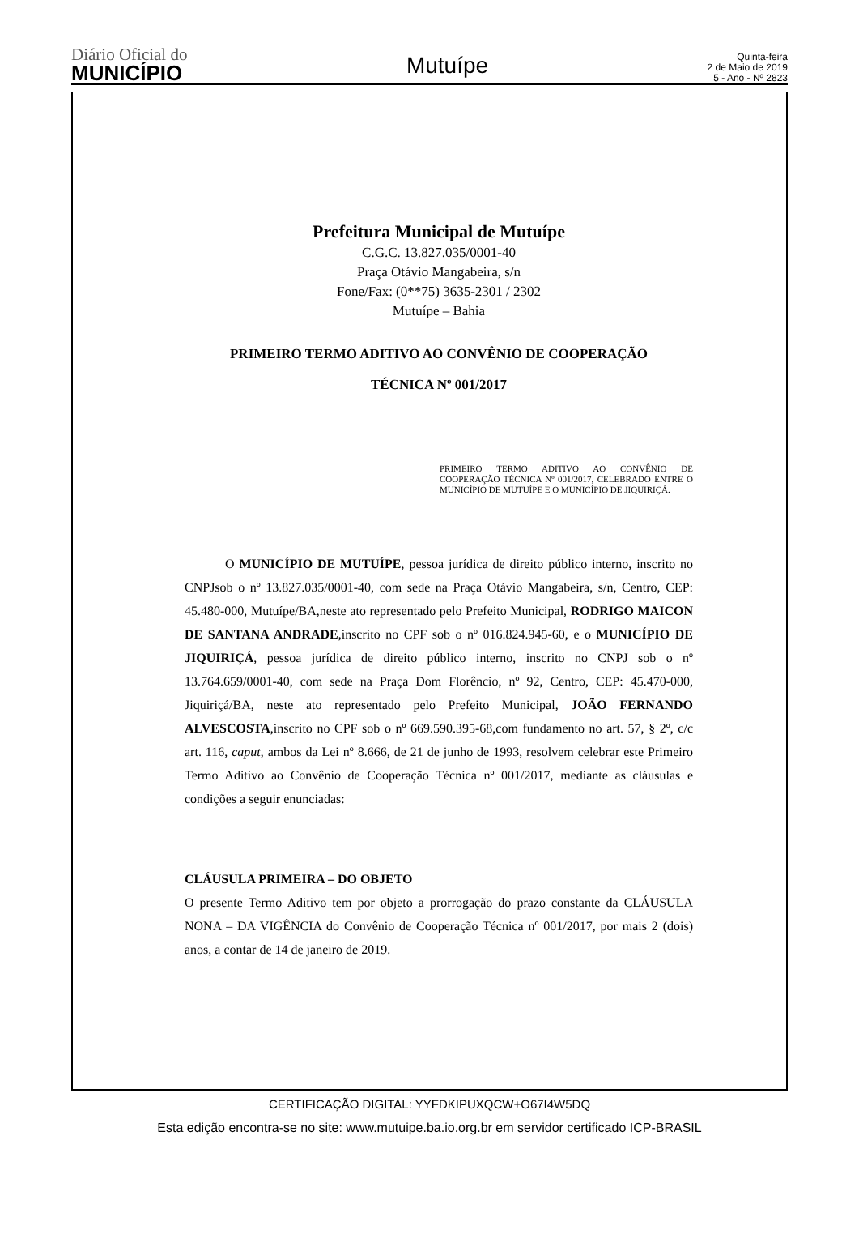Diário Oficial do
MUNICÍPIO
Mutuípe
Quinta-feira
2 de Maio de 2019
5 - Ano - Nº 2823
Prefeitura Municipal de Mutuípe
C.G.C. 13.827.035/0001-40
Praça Otávio Mangabeira, s/n
Fone/Fax: (0**75) 3635-2301 / 2302
Mutuípe – Bahia
PRIMEIRO TERMO ADITIVO AO CONVÊNIO DE COOPERAÇÃO
TÉCNICA Nº 001/2017
PRIMEIRO TERMO ADITIVO AO CONVÊNIO DE COOPERAÇÃO TÉCNICA Nº 001/2017, CELEBRADO ENTRE O MUNICÍPIO DE MUTUÍPE E O MUNICÍPIO DE JIQUIRIÇÁ.
O MUNICÍPIO DE MUTUÍPE, pessoa jurídica de direito público interno, inscrito no CNPJsob o nº 13.827.035/0001-40, com sede na Praça Otávio Mangabeira, s/n, Centro, CEP: 45.480-000, Mutuípe/BA,neste ato representado pelo Prefeito Municipal, RODRIGO MAICON DE SANTANA ANDRADE,inscrito no CPF sob o nº 016.824.945-60, e o MUNICÍPIO DE JIQUIRIÇÁ, pessoa jurídica de direito público interno, inscrito no CNPJ sob o nº 13.764.659/0001-40, com sede na Praça Dom Florêncio, nº 92, Centro, CEP: 45.470-000, Jiquiriçá/BA, neste ato representado pelo Prefeito Municipal, JOÃO FERNANDO ALVESCOSTA,inscrito no CPF sob o nº 669.590.395-68,com fundamento no art. 57, § 2º, c/c art. 116, caput, ambos da Lei nº 8.666, de 21 de junho de 1993, resolvem celebrar este Primeiro Termo Aditivo ao Convênio de Cooperação Técnica nº 001/2017, mediante as cláusulas e condições a seguir enunciadas:
CLÁUSULA PRIMEIRA – DO OBJETO
O presente Termo Aditivo tem por objeto a prorrogação do prazo constante da CLÁUSULA NONA – DA VIGÊNCIA do Convênio de Cooperação Técnica nº 001/2017, por mais 2 (dois) anos, a contar de 14 de janeiro de 2019.
CERTIFICAÇÃO DIGITAL: YYFDKIPUXQCW+O67I4W5DQ
Esta edição encontra-se no site: www.mutuipe.ba.io.org.br em servidor certificado ICP-BRASIL